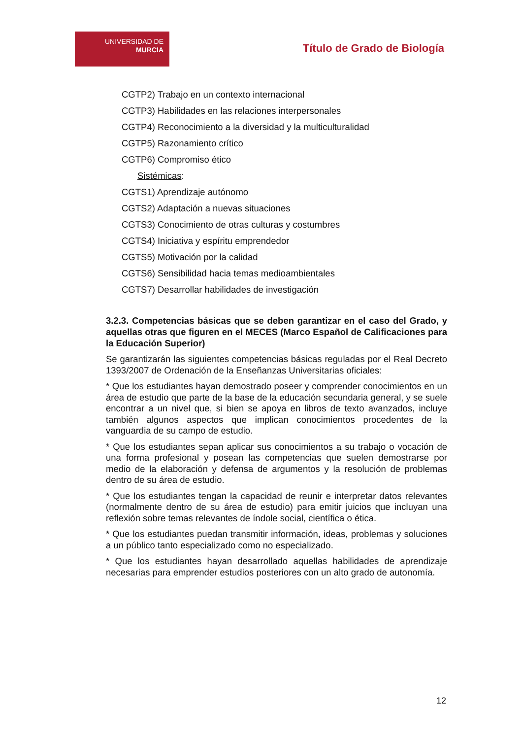UNIVERSIDAD DE
MURCIA
Título de Grado de Biología
CGTP2) Trabajo en un contexto internacional
CGTP3) Habilidades en las relaciones interpersonales
CGTP4) Reconocimiento a la diversidad y la multiculturalidad
CGTP5) Razonamiento crítico
CGTP6) Compromiso ético
Sistémicas:
CGTS1) Aprendizaje autónomo
CGTS2) Adaptación a nuevas situaciones
CGTS3) Conocimiento de otras culturas y costumbres
CGTS4) Iniciativa y espíritu emprendedor
CGTS5) Motivación por la calidad
CGTS6) Sensibilidad hacia temas medioambientales
CGTS7) Desarrollar habilidades de investigación
3.2.3. Competencias básicas que se deben garantizar en el caso del Grado, y aquellas otras que figuren en el MECES (Marco Español de Calificaciones para la Educación Superior)
Se garantizarán las siguientes competencias básicas reguladas por el Real Decreto 1393/2007 de Ordenación de la Enseñanzas Universitarias oficiales:
* Que los estudiantes hayan demostrado poseer y comprender conocimientos en un área de estudio que parte de la base de la educación secundaria general, y se suele encontrar a un nivel que, si bien se apoya en libros de texto avanzados, incluye también algunos aspectos que implican conocimientos procedentes de la vanguardia de su campo de estudio.
* Que los estudiantes sepan aplicar sus conocimientos a su trabajo o vocación de una forma profesional y posean las competencias que suelen demostrarse por medio de la elaboración y defensa de argumentos y la resolución de problemas dentro de su área de estudio.
* Que los estudiantes tengan la capacidad de reunir e interpretar datos relevantes (normalmente dentro de su área de estudio) para emitir juicios que incluyan una reflexión sobre temas relevantes de índole social, científica o ética.
* Que los estudiantes puedan transmitir información, ideas, problemas y soluciones a un público tanto especializado como no especializado.
* Que los estudiantes hayan desarrollado aquellas habilidades de aprendizaje necesarias para emprender estudios posteriores con un alto grado de autonomía.
12